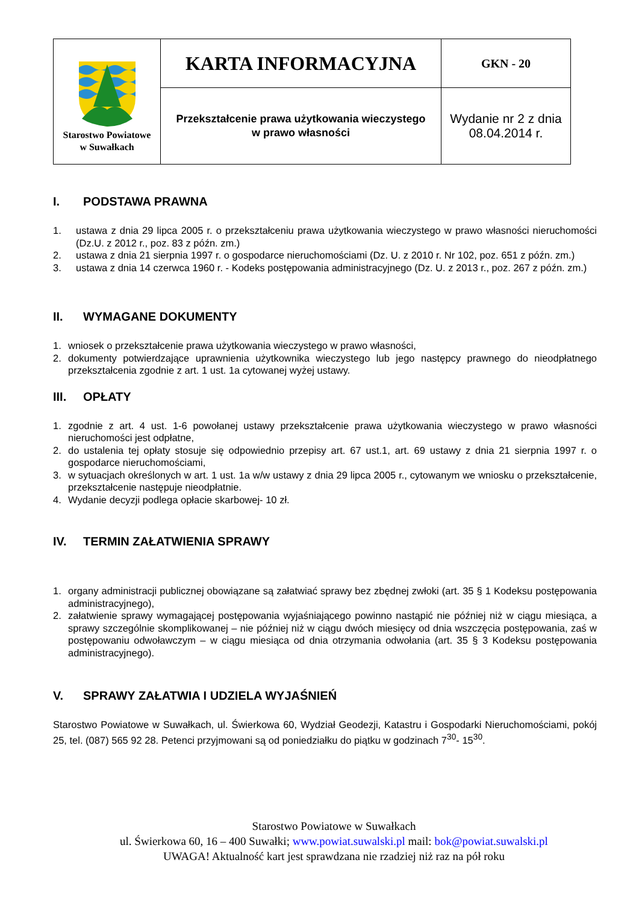| Starostwo Powiatowe w Suwałkach | KARTA INFORMACYJNA | GKN - 20 |
| | Przekształcenie prawa użytkowania wieczystego w prawo własności | Wydanie nr 2 z dnia 08.04.2014 r. |
I. PODSTAWA PRAWNA
1. ustawa z dnia 29 lipca 2005 r. o przekształceniu prawa użytkowania wieczystego w prawo własności nieruchomości (Dz.U. z 2012 r., poz. 83 z późn. zm.)
2. ustawa z dnia 21 sierpnia 1997 r. o gospodarce nieruchomościami (Dz. U. z 2010 r. Nr 102, poz. 651 z późn. zm.)
3. ustawa z dnia 14 czerwca 1960 r. - Kodeks postępowania administracyjnego (Dz. U. z 2013 r., poz. 267 z późn. zm.)
II. WYMAGANE DOKUMENTY
1. wniosek o przekształcenie prawa użytkowania wieczystego w prawo własności,
2. dokumenty potwierdzające uprawnienia użytkownika wieczystego lub jego następcy prawnego do nieodpłatnego przekształcenia zgodnie z art. 1 ust. 1a cytowanej wyżej ustawy.
III. OPŁATY
1. zgodnie z art. 4 ust. 1-6 powołanej ustawy przekształcenie prawa użytkowania wieczystego w prawo własności nieruchomości jest odpłatne,
2. do ustalenia tej opłaty stosuje się odpowiednio przepisy art. 67 ust.1, art. 69 ustawy z dnia 21 sierpnia 1997 r. o gospodarce nieruchomościami,
3. w sytuacjach określonych w art. 1 ust. 1a w/w ustawy z dnia 29 lipca 2005 r., cytowanym we wniosku o przekształcenie, przekształcenie następuje nieodpłatnie.
4. Wydanie decyzji podlega opłacie skarbowej- 10 zł.
IV. TERMIN ZAŁATWIENIA SPRAWY
1. organy administracji publicznej obowiązane są załatwiać sprawy bez zbędnej zwłoki (art. 35 § 1 Kodeksu postępowania administracyjnego),
2. załatwienie sprawy wymagającej postępowania wyjaśniającego powinno nastąpić nie później niż w ciągu miesiąca, a sprawy szczególnie skomplikowanej – nie później niż w ciągu dwóch miesięcy od dnia wszczęcia postępowania, zaś w postępowaniu odwoławczym – w ciągu miesiąca od dnia otrzymania odwołania (art. 35 § 3 Kodeksu postępowania administracyjnego).
V. SPRAWY ZAŁATWIA I UDZIELA WYJAŚNIEŃ
Starostwo Powiatowe w Suwałkach, ul. Świerkowa 60, Wydział Geodezji, Katastru i Gospodarki Nieruchomościami, pokój 25, tel. (087) 565 92 28. Petenci przyjmowani są od poniedziałku do piątku w godzinach 7<sup>30</sup>- 15<sup>30</sup>.
Starostwo Powiatowe w Suwałkach
ul. Świerkowa 60, 16 – 400 Suwałki; www.powiat.suwalski.pl mail: bok@powiat.suwalski.pl
UWAGA! Aktualność kart jest sprawdzana nie rzadziej niż raz na pół roku